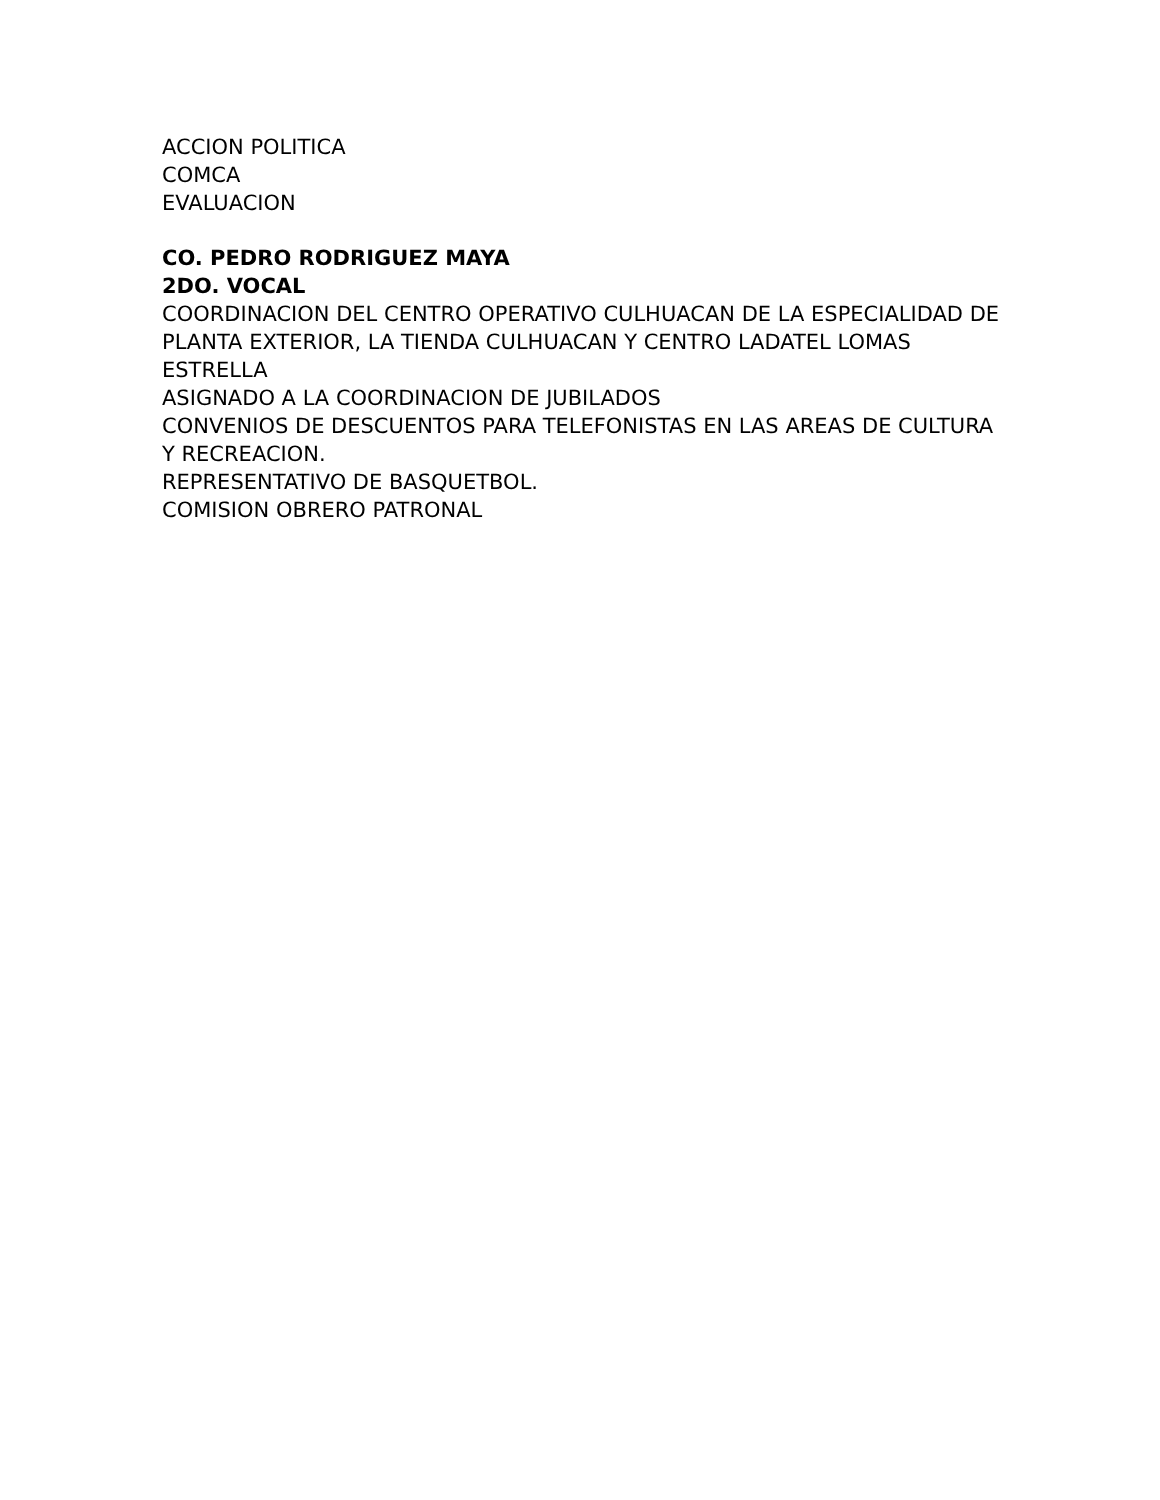ACCION POLITICA
COMCA
EVALUACION
CO. PEDRO RODRIGUEZ MAYA
2DO. VOCAL
COORDINACION DEL CENTRO OPERATIVO CULHUACAN DE LA ESPECIALIDAD DE PLANTA EXTERIOR, LA TIENDA CULHUACAN Y CENTRO LADATEL LOMAS ESTRELLA
ASIGNADO A LA COORDINACION DE JUBILADOS
CONVENIOS DE DESCUENTOS PARA TELEFONISTAS EN LAS AREAS DE CULTURA Y RECREACION.
REPRESENTATIVO DE BASQUETBOL.
COMISION OBRERO PATRONAL